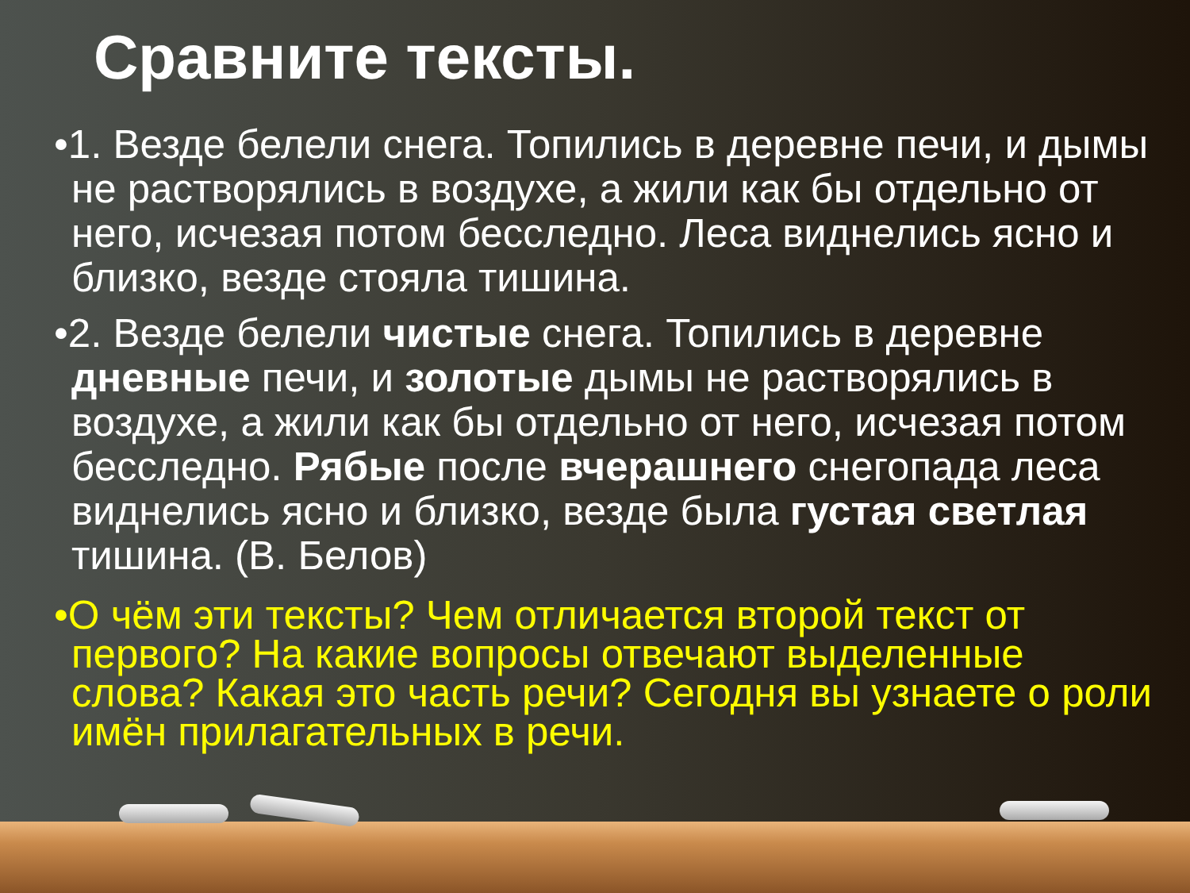Сравните тексты.
•1. Везде белели снега. Топились в деревне печи, и дымы не растворялись в воздухе, а жили как бы отдельно от него, исчезая потом бесследно. Леса виднелись ясно и близко, везде стояла тишина.
•2. Везде белели чистые снега. Топились в деревне дневные печи, и золотые дымы не растворялись в воздухе, а жили как бы отдельно от него, исчезая потом бесследно. Рябые после вчерашнего снегопада леса виднелись ясно и близко, везде была густая светлая тишина. (В. Белов)
•О чём эти тексты? Чем отличается второй текст от первого? На какие вопросы отвечают выделенные слова? Какая это часть речи? Сегодня вы узнаете о роли имён прилагательных в речи.